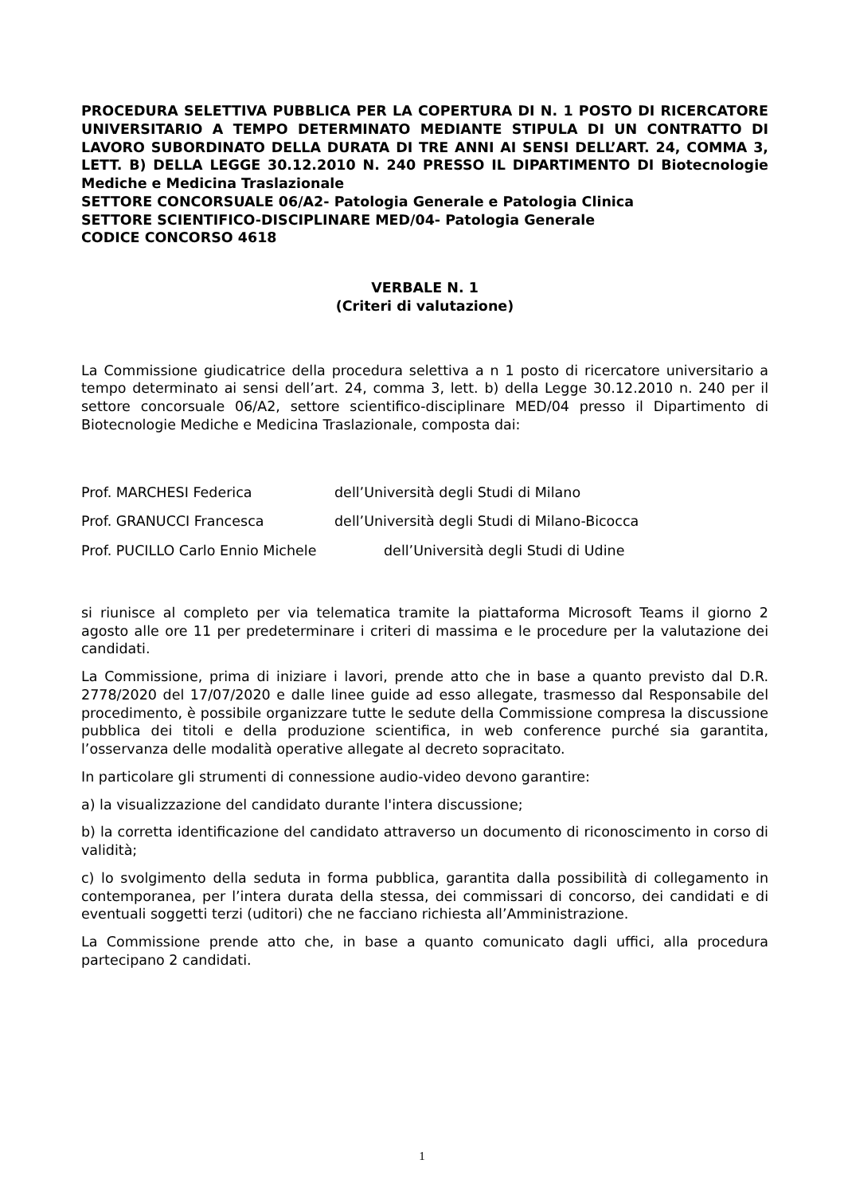PROCEDURA SELETTIVA PUBBLICA PER LA COPERTURA DI N. 1 POSTO DI RICERCATORE UNIVERSITARIO A TEMPO DETERMINATO MEDIANTE STIPULA DI UN CONTRATTO DI LAVORO SUBORDINATO DELLA DURATA DI TRE ANNI AI SENSI DELL’ART. 24, COMMA 3, LETT. B) DELLA LEGGE 30.12.2010 N. 240 PRESSO IL DIPARTIMENTO DI Biotecnologie Mediche e Medicina Traslazionale
SETTORE CONCORSUALE 06/A2- Patologia Generale e Patologia Clinica
SETTORE SCIENTIFICO-DISCIPLINARE MED/04- Patologia Generale
CODICE CONCORSO 4618
VERBALE N. 1
(Criteri di valutazione)
La Commissione giudicatrice della procedura selettiva a n 1 posto di ricercatore universitario a tempo determinato ai sensi dell’art. 24, comma 3, lett. b) della Legge 30.12.2010 n. 240 per il settore concorsuale 06/A2, settore scientifico-disciplinare MED/04 presso il Dipartimento di Biotecnologie Mediche e Medicina Traslazionale, composta dai:
Prof. MARCHESI Federica dell’Università degli Studi di Milano
Prof. GRANUCCI Francesca dell’Università degli Studi di Milano-Bicocca
Prof. PUCILLO Carlo Ennio Michele dell’Università degli Studi di Udine
si riunisce al completo per via telematica tramite la piattaforma Microsoft Teams il giorno 2 agosto alle ore 11 per predeterminare i criteri di massima e le procedure per la valutazione dei candidati.
La Commissione, prima di iniziare i lavori, prende atto che in base a quanto previsto dal D.R. 2778/2020 del 17/07/2020 e dalle linee guide ad esso allegate, trasmesso dal Responsabile del procedimento, è possibile organizzare tutte le sedute della Commissione compresa la discussione pubblica dei titoli e della produzione scientifica, in web conference purché sia garantita, l’osservanza delle modalità operative allegate al decreto sopracitato.
In particolare gli strumenti di connessione audio-video devono garantire:
a) la visualizzazione del candidato durante l'intera discussione;
b) la corretta identificazione del candidato attraverso un documento di riconoscimento in corso di validità;
c) lo svolgimento della seduta in forma pubblica, garantita dalla possibilità di collegamento in contemporanea, per l’intera durata della stessa, dei commissari di concorso, dei candidati e di eventuali soggetti terzi (uditori) che ne facciano richiesta all’Amministrazione.
La Commissione prende atto che, in base a quanto comunicato dagli uffici, alla procedura partecipano 2 candidati.
1